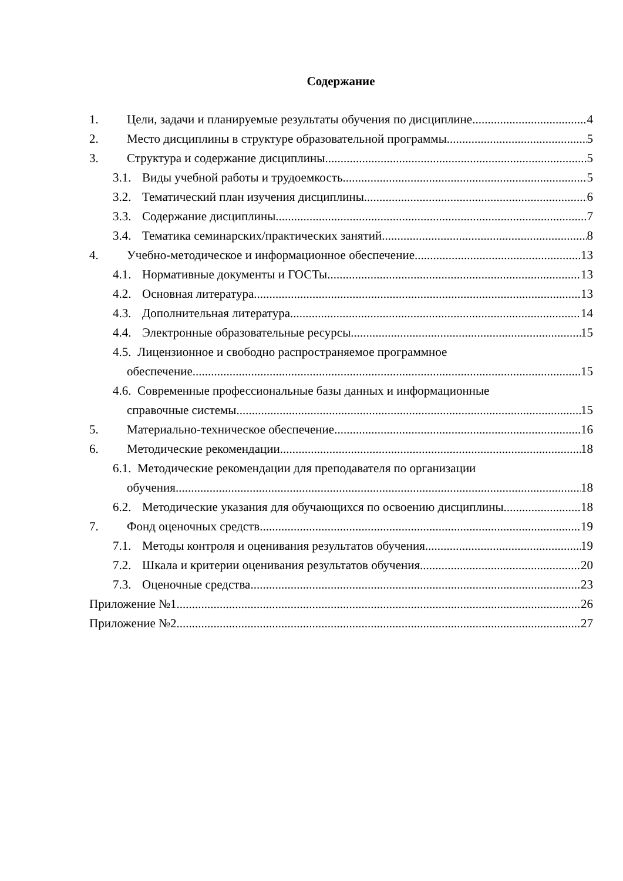Содержание
1. Цели, задачи и планируемые результаты обучения по дисциплине 4
2. Место дисциплины в структуре образовательной программы 5
3. Структура и содержание дисциплины 5
3.1. Виды учебной работы и трудоемкость 5
3.2. Тематический план изучения дисциплины 6
3.3. Содержание дисциплины 7
3.4. Тематика семинарских/практических занятий 8
4. Учебно-методическое и информационное обеспечение 13
4.1. Нормативные документы и ГОСТы 13
4.2. Основная литература 13
4.3. Дополнительная литература 14
4.4. Электронные образовательные ресурсы 15
4.5. Лицензионное и свободно распространяемое программное
обеспечение 15
4.6. Современные профессиональные базы данных и информационные
справочные системы 15
5. Материально-техническое обеспечение 16
6. Методические рекомендации 18
6.1. Методические рекомендации для преподавателя по организации
обучения 18
6.2. Методические указания для обучающихся по освоению дисциплины. 18
7. Фонд оценочных средств 19
7.1. Методы контроля и оценивания результатов обучения 19
7.2. Шкала и критерии оценивания результатов обучения 20
7.3. Оценочные средства 23
Приложение №1 26
Приложение №2 27